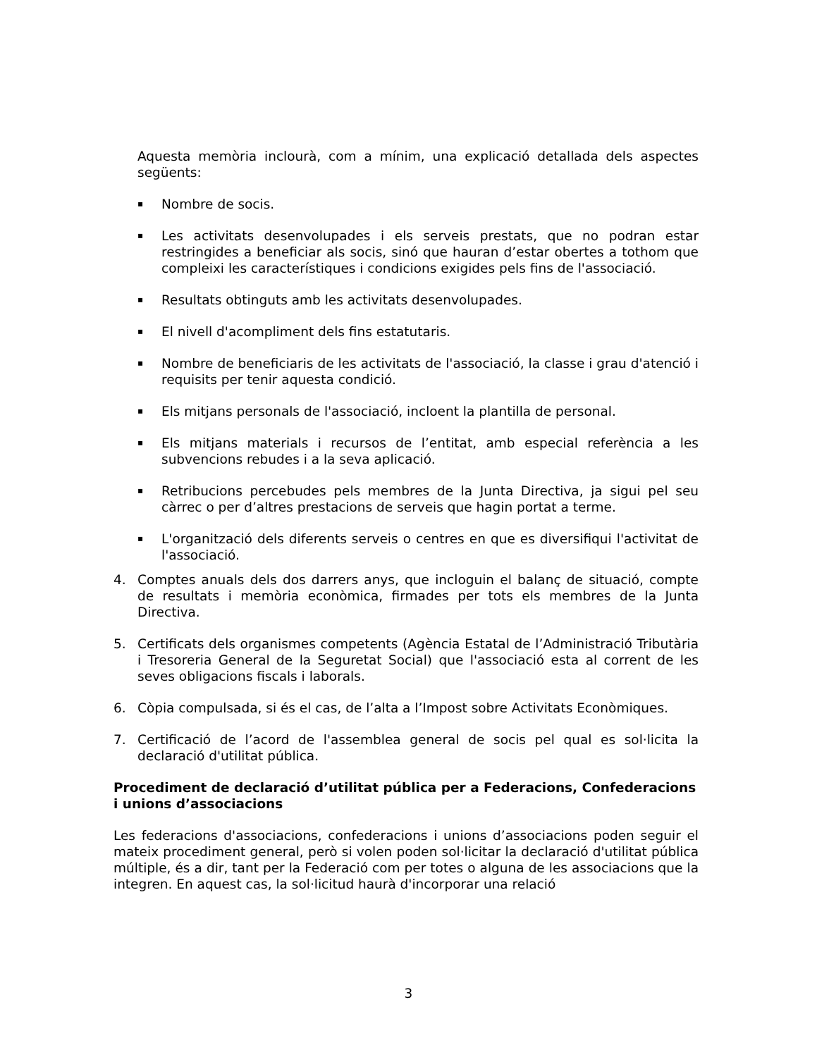Aquesta memòria inclourà, com a mínim, una explicació detallada dels aspectes següents:
▪ Nombre de socis.
▪ Les activitats desenvolupades i els serveis prestats, que no podran estar restringides a beneficiar als socis, sinó que hauran d’estar obertes a tothom que compleixi les característiques i condicions exigides pels fins de l'associació.
▪ Resultats obtinguts amb les activitats desenvolupades.
▪ El nivell d'acompliment dels fins estatutaris.
▪ Nombre de beneficiaris de les activitats de l'associació, la classe i grau d'atenció i requisits per tenir aquesta condició.
▪ Els mitjans personals de l'associació, incloent la plantilla de personal.
▪ Els mitjans materials i recursos de l’entitat, amb especial referència a les subvencions rebudes i a la seva aplicació.
▪ Retribucions percebudes pels membres de la Junta Directiva, ja sigui pel seu càrrec o per d’altres prestacions de serveis que hagin portat a terme.
▪ L'organització dels diferents serveis o centres en que es diversifiqui l'activitat de l'associació.
4. Comptes anuals dels dos darrers anys, que incloguin el balanç de situació, compte de resultats i memòria econòmica, firmades per tots els membres de la Junta Directiva.
5. Certificats dels organismes competents (Agència Estatal de l’Administració Tributària i Tresoreria General de la Seguretat Social) que l'associació esta al corrent de les seves obligacions fiscals i laborals.
6. Còpia compulsada, si és el cas, de l’alta a l’Impost sobre Activitats Econòmiques.
7. Certificació de l’acord de l'assemblea general de socis pel qual es sol·licita la declaració d'utilitat pública.
Procediment de declaració d’utilitat pública per a Federacions, Confederacions i unions d’associacions
Les federacions d'associacions, confederacions i unions d’associacions poden seguir el mateix procediment general, però si volen poden sol·licitar la declaració d'utilitat pública múltiple, és a dir, tant per la Federació com per totes o alguna de les associacions que la integren. En aquest cas, la sol·licitud haurà d'incorporar una relació
3